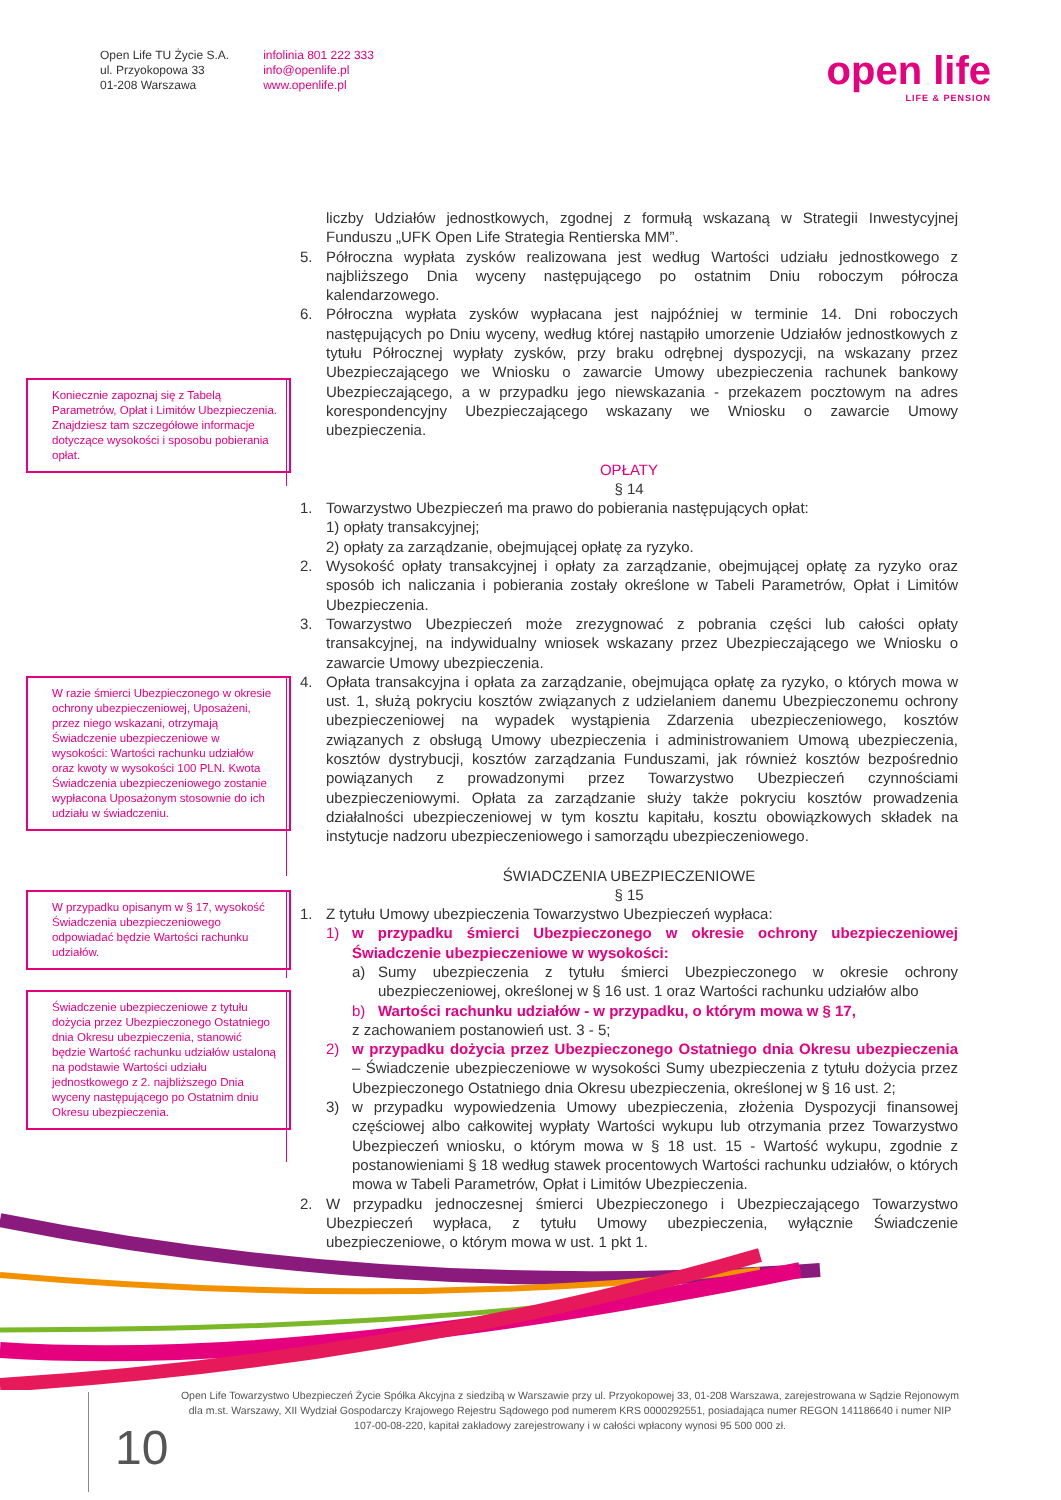Open Life TU Życie S.A.
ul. Przyokopowa 33
01-208 Warszawa
infolinia 801 222 333
info@openlife.pl
www.openlife.pl
open life
LIFE & PENSION
liczby Udziałów jednostkowych, zgodnej z formułą wskazaną w Strategii Inwestycyjnej Funduszu „UFK Open Life Strategia Rentierska MM”.
5. Półroczna wypłata zysków realizowana jest według Wartości udziału jednostkowego z najbliższego Dnia wyceny następującego po ostatnim Dniu roboczym półrocza kalendarzowego.
6. Półroczna wypłata zysków wypłacana jest najpóźniej w terminie 14. Dni roboczych następujących po Dniu wyceny, według której nastąpiło umorzenie Udziałów jednostkowych z tytułu Półrocznej wypłaty zysków, przy braku odrębnej dyspozycji, na wskazany przez Ubezpieczającego we Wniosku o zawarcie Umowy ubezpieczenia rachunek bankowy Ubezpieczającego, a w przypadku jego niewskazania - przekazem pocztowym na adres korespondencyjny Ubezpieczającego wskazany we Wniosku o zawarcie Umowy ubezpieczenia.
OPŁATY
§ 14
1. Towarzystwo Ubezpieczeń ma prawo do pobierania następujących opłat:
1) opłaty transakcyjnej;
2) opłaty za zarządzanie, obejmującej opłatę za ryzyko.
2. Wysokość opłaty transakcyjnej i opłaty za zarządzanie, obejmującej opłatę za ryzyko oraz sposób ich naliczania i pobierania zostały określone w Tabeli Parametrów, Opłat i Limitów Ubezpieczenia.
3. Towarzystwo Ubezpieczeń może zrezygnować z pobrania części lub całości opłaty transakcyjnej, na indywidualny wniosek wskazany przez Ubezpieczającego we Wniosku o zawarcie Umowy ubezpieczenia.
4. Opłata transakcyjna i opłata za zarządzanie, obejmująca opłatę za ryzyko, o których mowa w ust. 1, służą pokryciu kosztów związanych z udzielaniem danemu Ubezpieczonemu ochrony ubezpieczeniowej na wypadek wystąpienia Zdarzenia ubezpieczeniowego, kosztów związanych z obsługą Umowy ubezpieczenia i administrowaniem Umową ubezpieczenia, kosztów dystrybucji, kosztów zarządzania Funduszami, jak również kosztów bezpośrednio powiązanych z prowadzonymi przez Towarzystwo Ubezpieczeń czynnościami ubezpieczeniowymi. Opłata za zarządzanie służy także pokryciu kosztów prowadzenia działalności ubezpieczeniowej w tym kosztu kapitału, kosztu obowiązkowych składek na instytucje nadzoru ubezpieczeniowego i samorządu ubezpieczeniowego.
ŚWIADCZENIA UBEZPIECZENIOWE
§ 15
1. Z tytułu Umowy ubezpieczenia Towarzystwo Ubezpieczeń wypłaca:
1) w przypadku śmierci Ubezpieczonego w okresie ochrony ubezpieczeniowej Świadczenie ubezpieczeniowe w wysokości:
a) Sumy ubezpieczenia z tytułu śmierci Ubezpieczonego w okresie ochrony ubezpieczeniowej, określonej w § 16 ust. 1 oraz Wartości rachunku udziałów albo
b) Wartości rachunku udziałów - w przypadku, o którym mowa w § 17,
z zachowaniem postanowień ust. 3 - 5;
2) w przypadku dożycia przez Ubezpieczonego Ostatniego dnia Okresu ubezpieczenia – Świadczenie ubezpieczeniowe w wysokości Sumy ubezpieczenia z tytułu dożycia przez Ubezpieczonego Ostatniego dnia Okresu ubezpieczenia, określonej w § 16 ust. 2;
3) w przypadku wypowiedzenia Umowy ubezpieczenia, złożenia Dyspozycji finansowej częściowej albo całkowitej wypłaty Wartości wykupu lub otrzymania przez Towarzystwo Ubezpieczeń wniosku, o którym mowa w § 18 ust. 15 - Wartość wykupu, zgodnie z postanowieniami § 18 według stawek procentowych Wartości rachunku udziałów, o których mowa w Tabeli Parametrów, Opłat i Limitów Ubezpieczenia.
2. W przypadku jednoczesnej śmierci Ubezpieczonego i Ubezpieczającego Towarzystwo Ubezpieczeń wypłaca, z tytułu Umowy ubezpieczenia, wyłącznie Świadczenie ubezpieczeniowe, o którym mowa w ust. 1 pkt 1.
Koniecznie zapoznaj się z Tabelą Parametrów, Opłat i Limitów Ubezpieczenia. Znajdziesz tam szczegółowe informacje dotyczące wysokości i sposobu pobierania opłat.
W razie śmierci Ubezpieczonego w okresie ochrony ubezpieczeniowej, Uposażeni, przez niego wskazani, otrzymają Świadczenie ubezpieczeniowe w wysokości: Wartości rachunku udziałów oraz kwoty w wysokości 100 PLN. Kwota Świadczenia ubezpieczeniowego zostanie wypłacona Uposażonym stosownie do ich udziału w świadczeniu.
W przypadku opisanym w § 17, wysokość Świadczenia ubezpieczeniowego odpowiadać będzie Wartości rachunku udziałów.
Świadczenie ubezpieczeniowe z tytułu dożycia przez Ubezpieczonego Ostatniego dnia Okresu ubezpieczenia, stanowić będzie Wartość rachunku udziałów ustaloną na podstawie Wartości udziału jednostkowego z 2. najbliższego Dnia wyceny następującego po Ostatnim dniu Okresu ubezpieczenia.
Open Life Towarzystwo Ubezpieczeń Życie Spółka Akcyjna z siedzibą w Warszawie przy ul. Przyokopowej 33, 01-208 Warszawa, zarejestrowana w Sądzie Rejonowym dla m.st. Warszawy, XII Wydział Gospodarczy Krajowego Rejestru Sądowego pod numerem KRS 0000292551, posiadająca numer REGON 141186640 i numer NIP 107-00-08-220, kapitał zakładowy zarejestrowany i w całości wpłacony wynosi 95 500 000 zł.
10